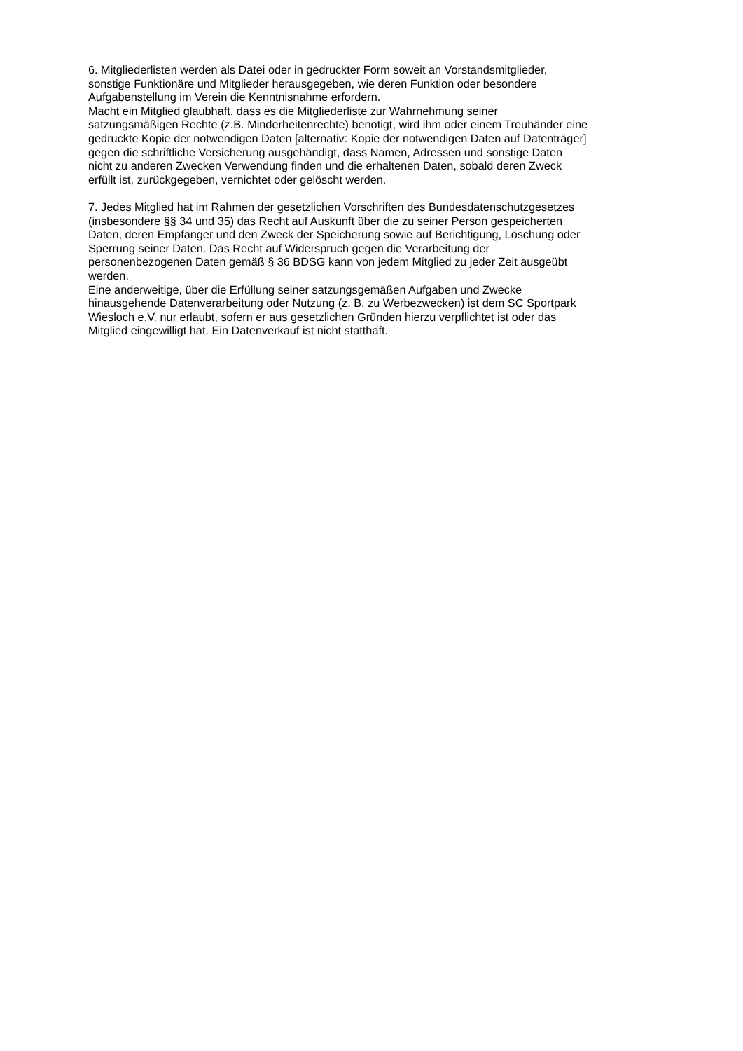6. Mitgliederlisten werden als Datei oder in gedruckter Form soweit an Vorstandsmitglieder,
sonstige Funktionäre und Mitglieder herausgegeben, wie deren Funktion oder besondere
Aufgabenstellung im Verein die Kenntnisnahme erfordern.
Macht ein Mitglied glaubhaft, dass es die Mitgliederliste zur Wahrnehmung seiner
satzungsmäßigen Rechte (z.B. Minderheitenrechte) benötigt, wird ihm oder einem Treuhänder eine
gedruckte Kopie der notwendigen Daten [alternativ: Kopie der notwendigen Daten auf Datenträger]
gegen die schriftliche Versicherung ausgehändigt, dass Namen, Adressen und sonstige Daten
nicht zu anderen Zwecken Verwendung finden und die erhaltenen Daten, sobald deren Zweck
erfüllt ist, zurückgegeben, vernichtet oder gelöscht werden.
7. Jedes Mitglied hat im Rahmen der gesetzlichen Vorschriften des Bundesdatenschutzgesetzes
(insbesondere §§ 34 und 35) das Recht auf Auskunft über die zu seiner Person gespeicherten
Daten, deren Empfänger und den Zweck der Speicherung sowie auf Berichtigung, Löschung oder
Sperrung seiner Daten. Das Recht auf Widerspruch gegen die Verarbeitung der
personenbezogenen Daten gemäß § 36 BDSG kann von jedem Mitglied zu jeder Zeit ausgeübt
werden.
Eine anderweitige, über die Erfüllung seiner satzungsgemäßen Aufgaben und Zwecke
hinausgehende Datenverarbeitung oder Nutzung (z. B. zu Werbezwecken) ist dem SC Sportpark
Wiesloch e.V. nur erlaubt, sofern er aus gesetzlichen Gründen hierzu verpflichtet ist oder das
Mitglied eingewilligt hat. Ein Datenverkauf ist nicht statthaft.